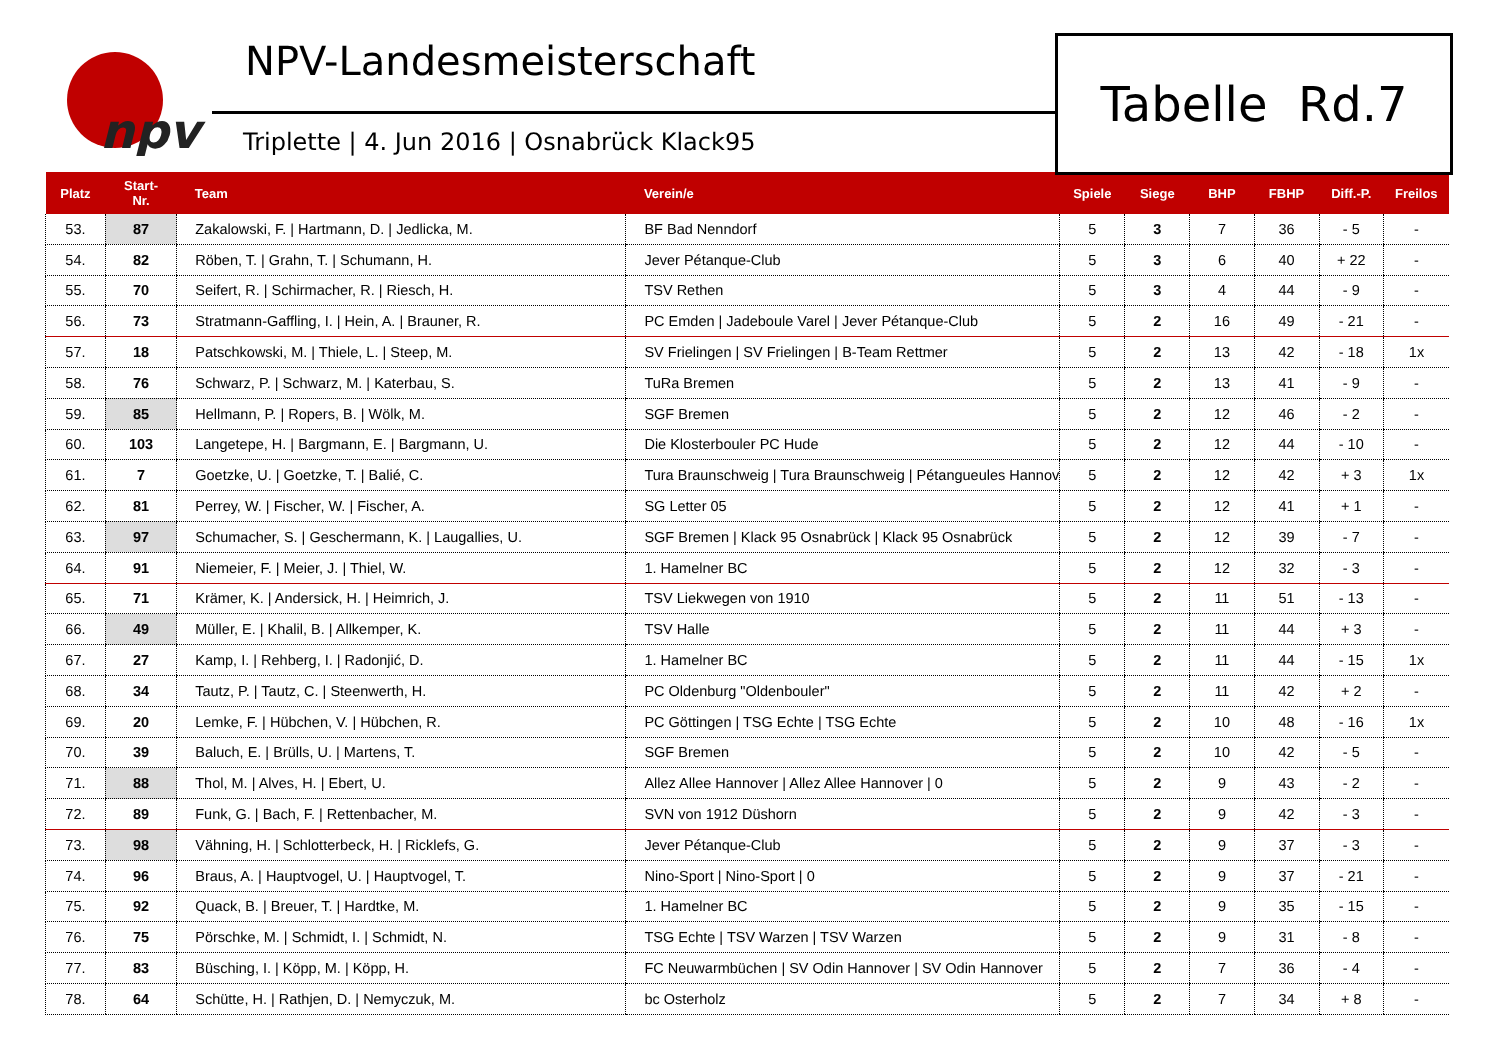npv
NPV-Landesmeisterschaft
Triplette | 4. Jun 2016 | Osnabrück Klack95
Tabelle Rd.7
| Platz | Start- Nr. | Team | Verein/e | Spiele | Siege | BHP | FBHP | Diff.-P. | Freilos |
| --- | --- | --- | --- | --- | --- | --- | --- | --- | --- |
| 53. | 87 | Zakalowski, F. / Hartmann, D. / Jedlicka, M. | BF Bad Nenndorf | 5 | 3 | 7 | 36 | - 5 | - |
| 54. | 82 | Röben, T. / Grahn, T. / Schumann, H. | Jever Pétanque-Club | 5 | 3 | 6 | 40 | + 22 | - |
| 55. | 70 | Seifert, R. / Schirmacher, R. / Riesch, H. | TSV Rethen | 5 | 3 | 4 | 44 | - 9 | - |
| 56. | 73 | Stratmann-Gaffling, I. / Hein, A. / Brauner, R. | PC Emden / Jadeboule Varel / Jever Pétanque-Club | 5 | 2 | 16 | 49 | - 21 | - |
| 57. | 18 | Patschkowski, M. / Thiele, L. / Steep, M. | SV Frielingen / SV Frielingen / B-Team Rettmer | 5 | 2 | 13 | 42 | - 18 | 1x |
| 58. | 76 | Schwarz, P. / Schwarz, M. / Katerbau, S. | TuRa Bremen | 5 | 2 | 13 | 41 | - 9 | - |
| 59. | 85 | Hellmann, P. / Ropers, B. / Wölk, M. | SGF Bremen | 5 | 2 | 12 | 46 | - 2 | - |
| 60. | 103 | Langetepe, H. / Bargmann, E. / Bargmann, U. | Die Klosterbouler PC Hude | 5 | 2 | 12 | 44 | - 10 | - |
| 61. | 7 | Goetzke, U. / Goetzke, T. / Balié, C. | Tura Braunschweig / Tura Braunschweig / Pétangueules Hannov | 5 | 2 | 12 | 42 | + 3 | 1x |
| 62. | 81 | Perrey, W. / Fischer, W. / Fischer, A. | SG Letter 05 | 5 | 2 | 12 | 41 | + 1 | - |
| 63. | 97 | Schumacher, S. / Geschermann, K. / Laugallies, U. | SGF Bremen / Klack 95 Osnabrück / Klack 95 Osnabrück | 5 | 2 | 12 | 39 | - 7 | - |
| 64. | 91 | Niemeier, F. / Meier, J. / Thiel, W. | 1. Hamelner BC | 5 | 2 | 12 | 32 | - 3 | - |
| 65. | 71 | Krämer, K. / Andersick, H. / Heimrich, J. | TSV Liekwegen von 1910 | 5 | 2 | 11 | 51 | - 13 | - |
| 66. | 49 | Müller, E. / Khalil, B. / Allkemper, K. | TSV Halle | 5 | 2 | 11 | 44 | + 3 | - |
| 67. | 27 | Kamp, I. / Rehberg, I. / Radonjić, D. | 1. Hamelner BC | 5 | 2 | 11 | 44 | - 15 | 1x |
| 68. | 34 | Tautz, P. / Tautz, C. / Steenwerth, H. | PC Oldenburg "Oldenbouler" | 5 | 2 | 11 | 42 | + 2 | - |
| 69. | 20 | Lemke, F. / Hübchen, V. / Hübchen, R. | PC Göttingen / TSG Echte / TSG Echte | 5 | 2 | 10 | 48 | - 16 | 1x |
| 70. | 39 | Baluch, E. / Brülls, U. / Martens, T. | SGF Bremen | 5 | 2 | 10 | 42 | - 5 | - |
| 71. | 88 | Thol, M. / Alves, H. / Ebert, U. | Allez Allee Hannover / Allez Allee Hannover / 0 | 5 | 2 | 9 | 43 | - 2 | - |
| 72. | 89 | Funk, G. / Bach, F. / Rettenbacher, M. | SVN von 1912 Düshorn | 5 | 2 | 9 | 42 | - 3 | - |
| 73. | 98 | Vähning, H. / Schlotterbeck, H. / Ricklefs, G. | Jever Pétanque-Club | 5 | 2 | 9 | 37 | - 3 | - |
| 74. | 96 | Braus, A. / Hauptvogel, U. / Hauptvogel, T. | Nino-Sport / Nino-Sport / 0 | 5 | 2 | 9 | 37 | - 21 | - |
| 75. | 92 | Quack, B. / Breuer, T. / Hardtke, M. | 1. Hamelner BC | 5 | 2 | 9 | 35 | - 15 | - |
| 76. | 75 | Pörschke, M. / Schmidt, I. / Schmidt, N. | TSG Echte / TSV Warzen / TSV Warzen | 5 | 2 | 9 | 31 | - 8 | - |
| 77. | 83 | Büsching, I. / Köpp, M. / Köpp, H. | FC Neuwarmbüchen / SV Odin Hannover / SV Odin Hannover | 5 | 2 | 7 | 36 | - 4 | - |
| 78. | 64 | Schütte, H. / Rathjen, D. / Nemyczuk, M. | bc Osterholz | 5 | 2 | 7 | 34 | + 8 | - |